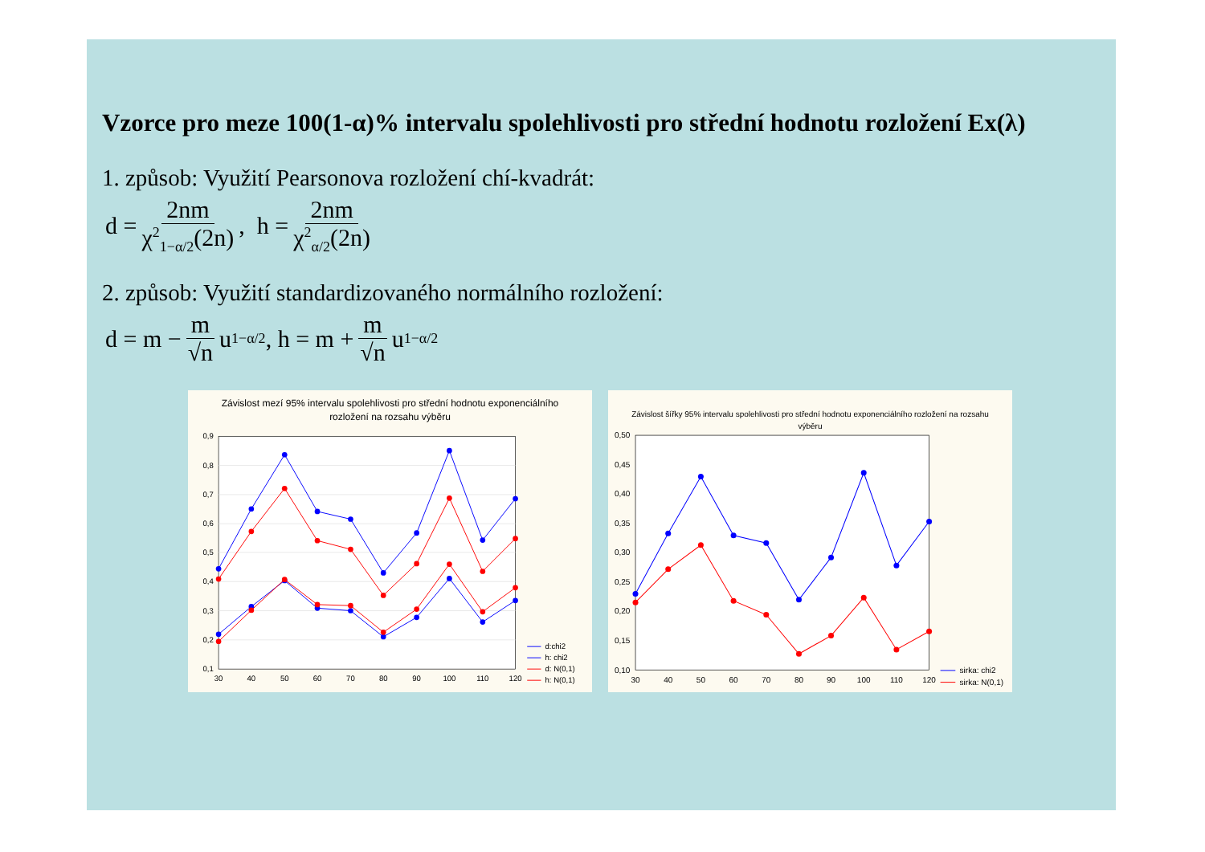Vzorce pro meze 100(1-α)% intervalu spolehlivosti pro střední hodnotu rozložení Ex(λ)
1. způsob: Využití Pearsonova rozložení chí-kvadrát:
d = 2nm χ<sup>2</sup><sub>1−α/2</sub>(2n), h = 2nm χ<sup>2</sup><sub>α/2</sub>(2n)
2. způsob: Využití standardizovaného normálního rozložení:
d = m − m √n u<sub>1−α/2</sub>, h = m + m √n u<sub>1−α/2</sub>
Závislost mezí 95% intervalu spolehlivosti pro střední hodnotu exponenciálního rozložení na rozsahu výběru
0,9
0,8
0,7
0,6
0,5
0,4
0,3
0,2
0,1
30
40
50
60
70
80
90
100
110
120
d:chi2
h: chi2
d: N(0,1)
h: N(0,1)
Závislost šířky 95% intervalu spolehlivosti pro střední hodnotu exponenciálního rozložení na rozsahu výběru
0,50
0,45
0,40
0,35
0,30
0,25
0,20
0,15
0,10
30
40
50
60
70
80
90
100
110
120
sirka: chi2
sirka: N(0,1)